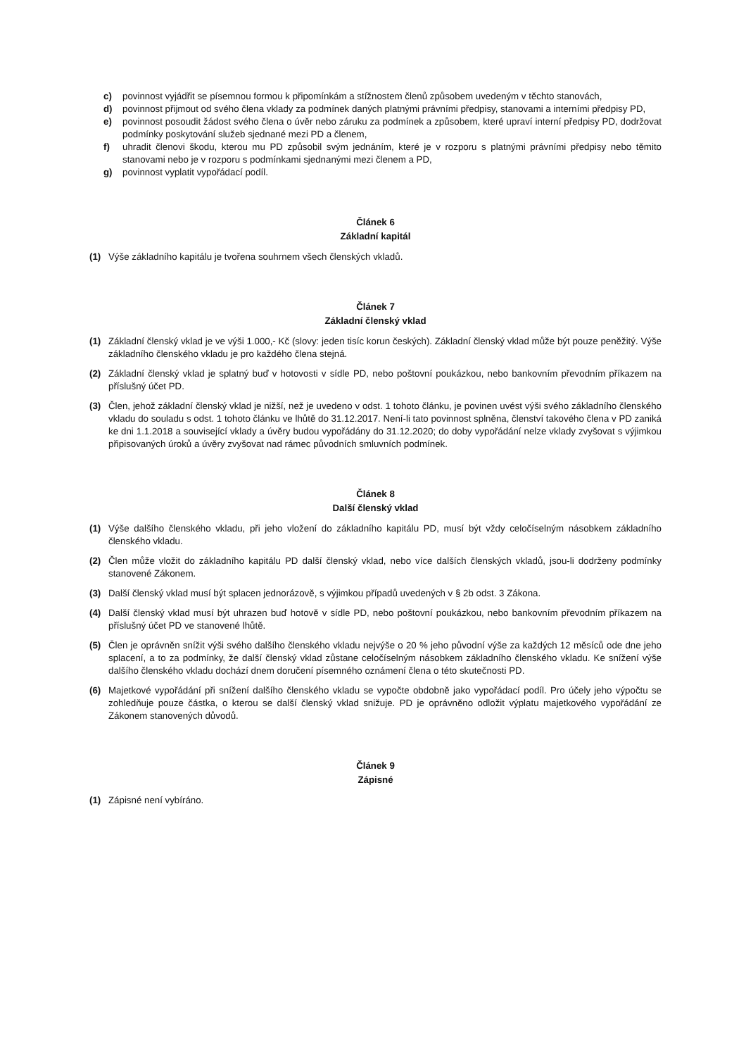c) povinnost vyjádřit se písemnou formou k připomínkám a stížnostem členů způsobem uvedeným v těchto stanovách,
d) povinnost přijmout od svého člena vklady za podmínek daných platnými právními předpisy, stanovami a interními předpisy PD,
e) povinnost posoudit žádost svého člena o úvěr nebo záruku za podmínek a způsobem, které upraví interní předpisy PD, dodržovat podmínky poskytování služeb sjednané mezi PD a členem,
f) uhradit členovi škodu, kterou mu PD způsobil svým jednáním, které je v rozporu s platnými právními předpisy nebo těmito stanovami nebo je v rozporu s podmínkami sjednanými mezi členem a PD,
g) povinnost vyplatit vypořádací podíl.
Článek 6
Základní kapitál
(1) Výše základního kapitálu je tvořena souhrnem všech členských vkladů.
Článek 7
Základní členský vklad
(1) Základní členský vklad je ve výši 1.000,- Kč (slovy: jeden tisíc korun českých). Základní členský vklad může být pouze peněžitý. Výše základního členského vkladu je pro každého člena stejná.
(2) Základní členský vklad je splatný buď v hotovosti v sídle PD, nebo poštovní poukázkou, nebo bankovním převodním příkazem na příslušný účet PD.
(3) Člen, jehož základní členský vklad je nižší, než je uvedeno v odst. 1 tohoto článku, je povinen uvést výši svého základního členského vkladu do souladu s odst. 1 tohoto článku ve lhůtě do 31.12.2017. Není-li tato povinnost splněna, členství takového člena v PD zaniká ke dni 1.1.2018 a související vklady a úvěry budou vypořádány do 31.12.2020; do doby vypořádání nelze vklady zvyšovat s výjimkou připisovaných úroků a úvěry zvyšovat nad rámec původních smluvních podmínek.
Článek 8
Další členský vklad
(1) Výše dalšího členského vkladu, při jeho vložení do základního kapitálu PD, musí být vždy celočíselným násobkem základního členského vkladu.
(2) Člen může vložit do základního kapitálu PD další členský vklad, nebo více dalších členských vkladů, jsou-li dodrženy podmínky stanovené Zákonem.
(3) Další členský vklad musí být splacen jednorázově, s výjimkou případů uvedených v § 2b odst. 3 Zákona.
(4) Další členský vklad musí být uhrazen buď hotově v sídle PD, nebo poštovní poukázkou, nebo bankovním převodním příkazem na příslušný účet PD ve stanovené lhůtě.
(5) Člen je oprávněn snížit výši svého dalšího členského vkladu nejvýše o 20 % jeho původní výše za každých 12 měsíců ode dne jeho splacení, a to za podmínky, že další členský vklad zůstane celočíselným násobkem základního členského vkladu. Ke snížení výše dalšího členského vkladu dochází dnem doručení písemného oznámení člena o této skutečnosti PD.
(6) Majetkové vypořádání při snížení dalšího členského vkladu se vypočte obdobně jako vypořádací podíl. Pro účely jeho výpočtu se zohledňuje pouze částka, o kterou se další členský vklad snižuje. PD je oprávněno odložit výplatu majetkového vypořádání ze Zákonem stanovených důvodů.
Článek 9
Zápisné
(1) Zápisné není vybíráno.